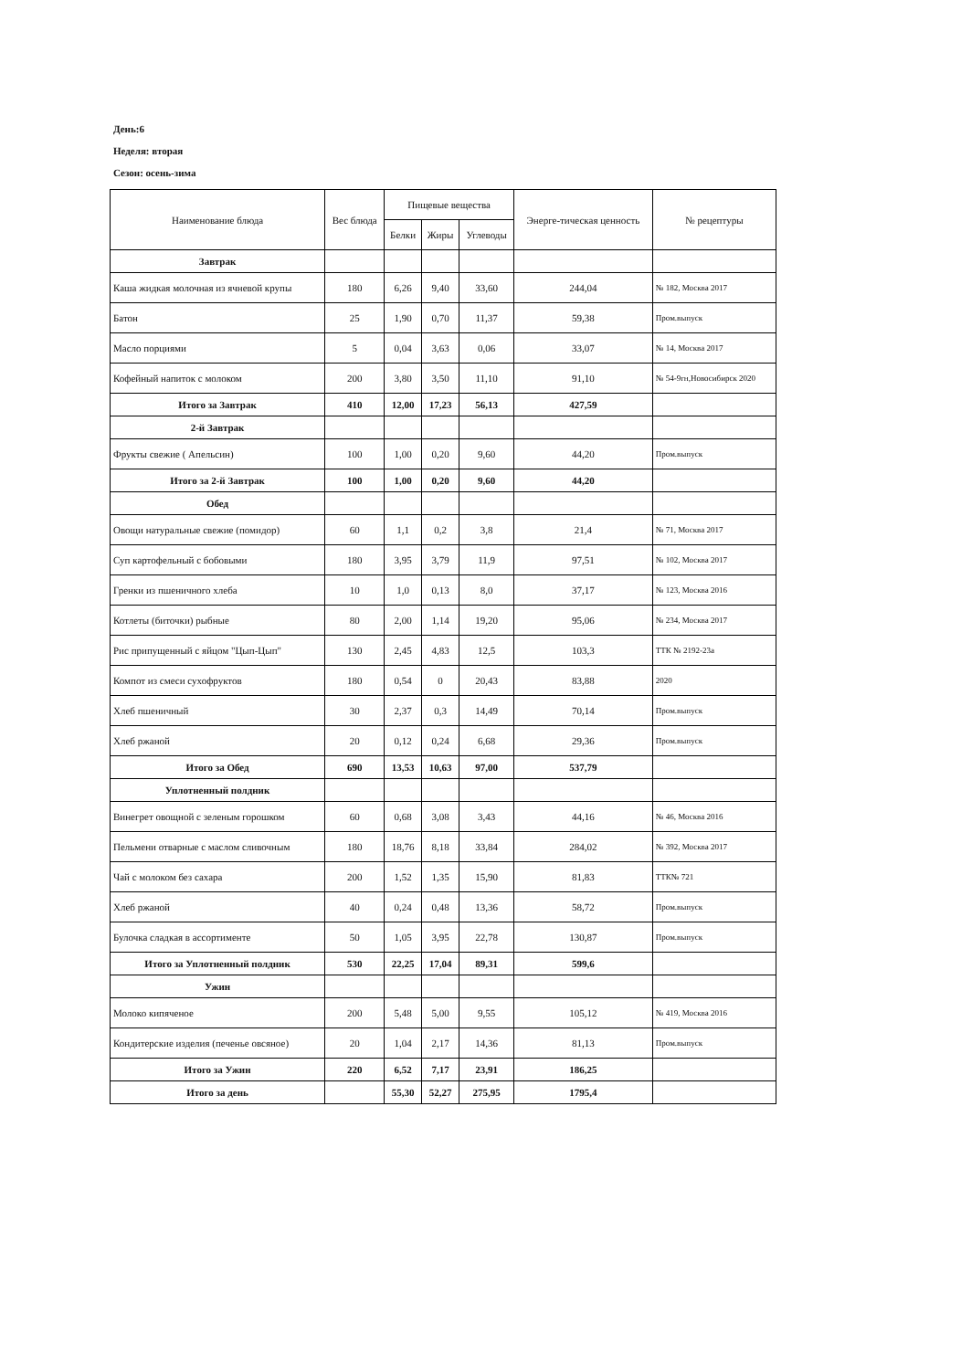День:6
Неделя: вторая
Сезон: осень-зима
| Наименование блюда | Вес блюда | Пищевые вещества | | | Энерге-тическая ценность | № рецептуры |
| --- | --- | --- | --- | --- | --- | --- |
| | | Белки | Жиры | Углеводы | | |
| Завтрак | | | | | | |
| Каша жидкая молочная из ячневой крупы | 180 | 6,26 | 9,40 | 33,60 | 244,04 | № 182, Москва 2017 |
| Батон | 25 | 1,90 | 0,70 | 11,37 | 59,38 | Пром.выпуск |
| Масло порциями | 5 | 0,04 | 3,63 | 0,06 | 33,07 | № 14, Москва 2017 |
| Кофейный напиток с молоком | 200 | 3,80 | 3,50 | 11,10 | 91,10 | № 54-9гн,Новосибирск 2020 |
| Итого за Завтрак | 410 | 12,00 | 17,23 | 56,13 | 427,59 | |
| 2-й Завтрак | | | | | | |
| Фрукты свежие ( Апельсин) | 100 | 1,00 | 0,20 | 9,60 | 44,20 | Пром.выпуск |
| Итого за 2-й Завтрак | 100 | 1,00 | 0,20 | 9,60 | 44,20 | |
| Обед | | | | | | |
| Овощи натуральные свежие (помидор) | 60 | 1,1 | 0,2 | 3,8 | 21,4 | № 71, Москва 2017 |
| Суп картофельный с бобовыми | 180 | 3,95 | 3,79 | 11,9 | 97,51 | № 102, Москва 2017 |
| Гренки из пшеничного хлеба | 10 | 1,0 | 0,13 | 8,0 | 37,17 | № 123, Москва 2016 |
| Котлеты (биточки) рыбные | 80 | 2,00 | 1,14 | 19,20 | 95,06 | № 234, Москва 2017 |
| Рис припущенный с яйцом "Цып-Цып" | 130 | 2,45 | 4,83 | 12,5 | 103,3 | ТТК № 2192-23а |
| Компот из смеси сухофруктов | 180 | 0,54 | 0 | 20,43 | 83,88 | 2020 |
| Хлеб пшеничный | 30 | 2,37 | 0,3 | 14,49 | 70,14 | Пром.выпуск |
| Хлеб ржаной | 20 | 0,12 | 0,24 | 6,68 | 29,36 | Пром.выпуск |
| Итого за Обед | 690 | 13,53 | 10,63 | 97,00 | 537,79 | |
| Уплотненный полдник | | | | | | |
| Винегрет овощной с зеленым горошком | 60 | 0,68 | 3,08 | 3,43 | 44,16 | № 46, Москва 2016 |
| Пельмени отварные с маслом сливочным | 180 | 18,76 | 8,18 | 33,84 | 284,02 | № 392, Москва 2017 |
| Чай с молоком без сахара | 200 | 1,52 | 1,35 | 15,90 | 81,83 | ТТК№ 721 |
| Хлеб ржаной | 40 | 0,24 | 0,48 | 13,36 | 58,72 | Пром.выпуск |
| Булочка сладкая в ассортименте | 50 | 1,05 | 3,95 | 22,78 | 130,87 | Пром.выпуск |
| Итого за Уплотненный полдник | 530 | 22,25 | 17,04 | 89,31 | 599,6 | |
| Ужин | | | | | | |
| Молоко кипяченое | 200 | 5,48 | 5,00 | 9,55 | 105,12 | № 419, Москва 2016 |
| Кондитерские изделия (печенье овсяное) | 20 | 1,04 | 2,17 | 14,36 | 81,13 | Пром.выпуск |
| Итого за Ужин | 220 | 6,52 | 7,17 | 23,91 | 186,25 | |
| Итого за день | | 55,30 | 52,27 | 275,95 | 1795,4 | |